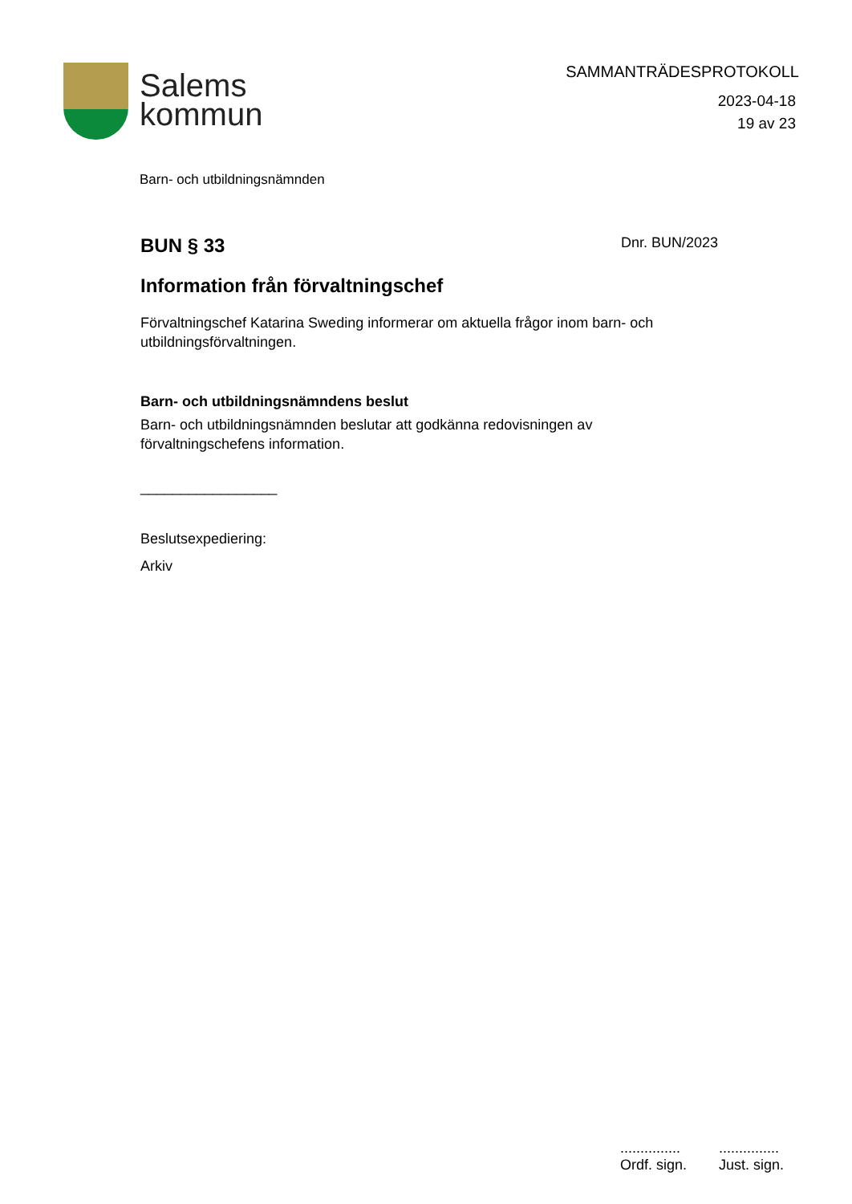Salems
kommun
SAMMANTRÄDESPROTOKOLL
2023-04-18
19 av 23
Barn- och utbildningsnämnden
BUN § 33
Dnr. BUN/2023
Information från förvaltningschef
Förvaltningschef Katarina Sweding informerar om aktuella frågor inom barn- och utbildningsförvaltningen.
Barn- och utbildningsnämndens beslut
Barn- och utbildningsnämnden beslutar att godkänna redovisningen av förvaltningschefens information.
_________________
Beslutsexpediering:
Arkiv
...............
Ordf. sign.
...............
Just. sign.